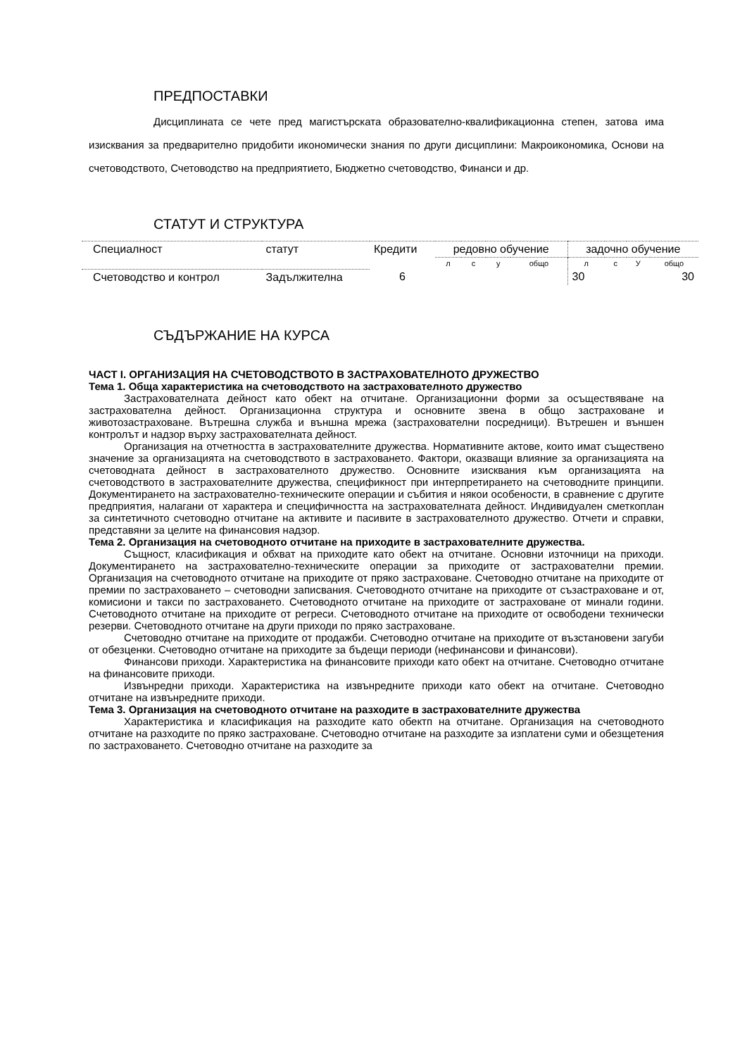ПРЕДПОСТАВКИ
Дисциплината се чете пред магистърската образователно-квалификационна степен, затова има изисквания за предварително придобити икономически знания по други дисциплини: Макроикономика, Основи на счетоводството, Счетоводство на предприятието, Бюджетно счетоводство, Финанси и др.
СТАТУТ И СТРУКТУРА
| Специалност | статут | Кредити | редовно обучение | | | | задочно обучение | | | |
| | | | л | с | у | общо | л | с | У | общо |
| Счетоводство и контрол | Задължителна | 6 | | | | | 30 | | | 30 |
СЪДЪРЖАНИЕ НА КУРСА
ЧАСТ І. ОРГАНИЗАЦИЯ НА СЧЕТОВОДСТВОТО В ЗАСТРАХОВАТЕЛНОТО ДРУЖЕСТВО
Тема 1. Обща характеристика на счетоводството на застрахователното дружество
Застрахователната дейност като обект на отчитане. Организационни форми за осъществяване на застрахователна дейност. Организационна структура и основните звена в общо застраховане и животозастраховане. Вътрешна служба и външна мрежа (застрахователни посредници). Вътрешен и външен контролът и надзор върху застрахователната дейност.
Организация на отчетността в застрахователните дружества. Нормативните актове, които имат съществено значение за организацията на счетоводството в застраховането. Фактори, оказващи влияние за организацията на счетоводната дейност в застрахователното дружество. Основните изисквания към организацията на счетоводството в застрахователните дружества, спецификност при интерпретирането на счетоводните принципи. Документирането на застрахователно-техническите операции и събития и някои особености, в сравнение с другите предприятия, налагани от характера и специфичността на застрахователната дейност. Индивидуален сметкоплан за синтетичното счетоводно отчитане на активите и пасивите в застрахователното дружество. Отчети и справки, представяни за целите на финансовия надзор.
Тема 2. Организация на счетоводното отчитане на приходите в застрахователните дружества.
Същност, класификация и обхват на приходите като обект на отчитане. Основни източници на приходи. Документирането на застрахователно-техническите операции за приходите от застрахователни премии. Организация на счетоводното отчитане на приходите от пряко застраховане. Счетоводно отчитане на приходите от премии по застраховането – счетоводни записвания. Счетоводното отчитане на приходите от съзастраховане и от, комисиони и такси по застраховането. Счетоводното отчитане на приходите от застраховане от минали години. Счетоводното отчитане на приходите от регреси. Счетоводното отчитане на приходите от освободени технически резерви. Счетоводното отчитане на други приходи по пряко застраховане.
Счетоводно отчитане на приходите от продажби. Счетоводно отчитане на приходите от възстановени загуби от обезценки. Счетоводно отчитане на приходите за бъдещи периоди (нефинансови и финансови).
Финансови приходи. Характеристика на финансовите приходи като обект на отчитане. Счетоводно отчитане на финансовите приходи.
Извънредни приходи. Характеристика на извънредните приходи като обект на отчитане. Счетоводно отчитане на извънредните приходи.
Тема 3. Организация на счетоводното отчитане на разходите в застрахователните дружества
Характеристика и класификация на разходите като обектп на отчитане. Организация на счетоводното отчитане на разходите по пряко застраховане. Счетоводно отчитане на разходите за изплатени суми и обезщетения по застраховането. Счетоводно отчитане на разходите за